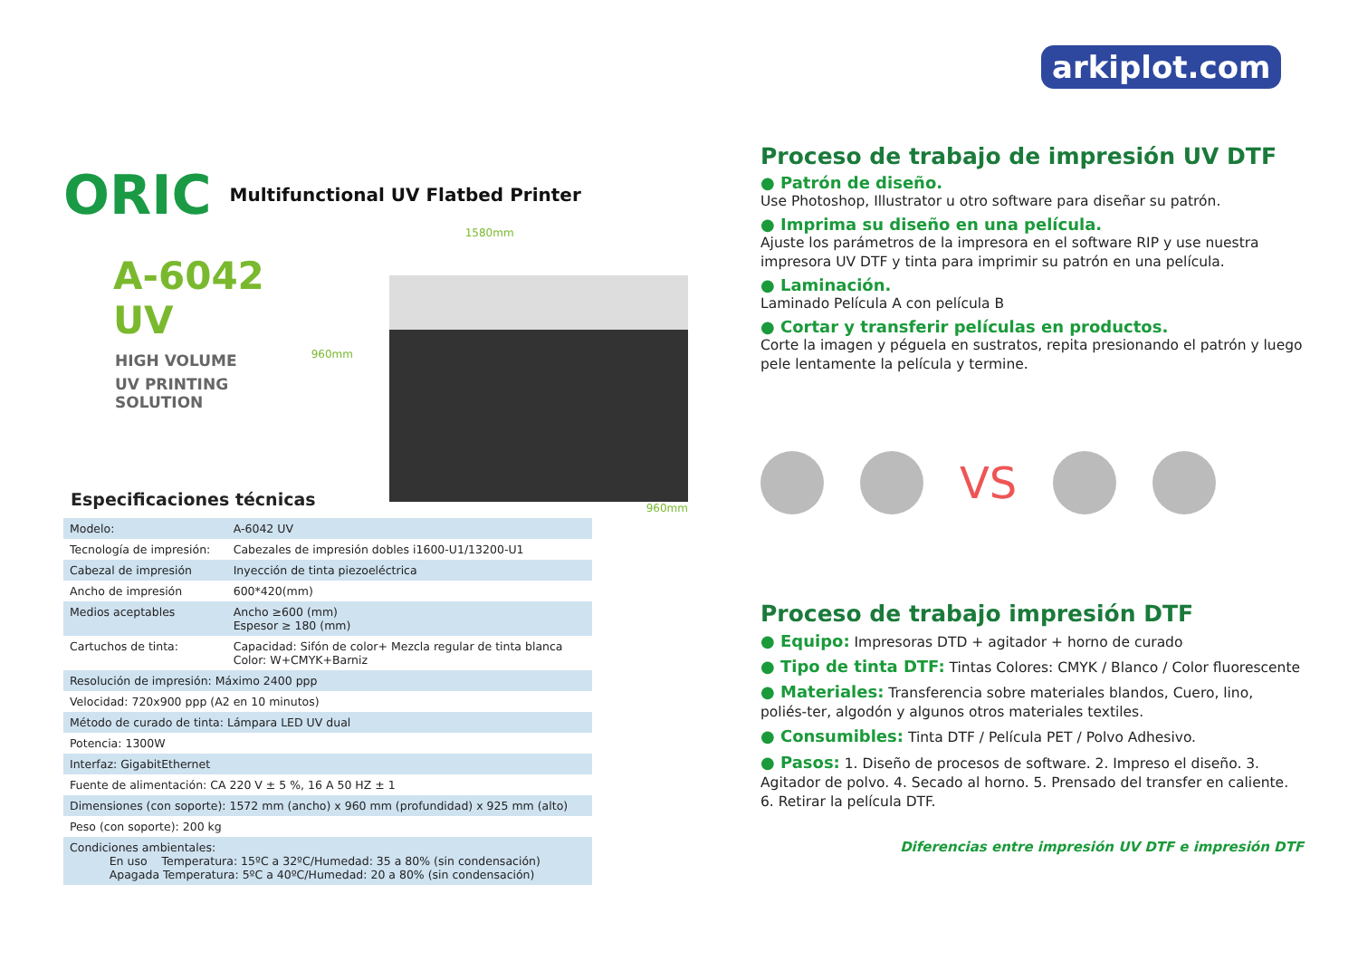ORIC Multifunctional UV Flatbed Printer
A-6042 UV
HIGH VOLUME
UV PRINTING SOLUTION
1580mm
960mm
960mm
Especificaciones técnicas
| Modelo: | A-6042 UV |
| Tecnología de impresión: | Cabezales de impresión dobles i1600-U1/13200-U1 |
| Cabezal de impresión | Inyección de tinta piezoeléctrica |
| Ancho de impresión | 600*420(mm) |
| Medios aceptables | Ancho ≥600 (mm) Espesor ≥ 180 (mm) |
| Cartuchos de tinta: | Capacidad: Sifón de color+ Mezcla regular de tinta blanca Color: W+CMYK+Barniz |
| Resolución de impresión: Máximo 2400 ppp | |
| Velocidad: 720x900 ppp (A2 en 10 minutos) | |
| Método de curado de tinta: Lámpara LED UV dual | |
| Potencia: 1300W | |
| Interfaz: GigabitEthernet | |
| Fuente de alimentación: CA 220 V ± 5 %, 16 A 50 HZ ± 1 | |
| Dimensiones (con soporte): 1572 mm (ancho) x 960 mm (profundidad) x 925 mm (alto) | |
| Peso (con soporte): 200 kg | |
| Condiciones ambientales: En uso Temperatura: 15ºC a 32ºC/Humedad: 35 a 80% (sin condensación) Apagada Temperatura: 5ºC a 40ºC/Humedad: 20 a 80% (sin condensación) | |
arkiplot.com
Proceso de trabajo de impresión UV DTF
● Patrón de diseño.
Use Photoshop, Illustrator u otro software para diseñar su patrón.
● Imprima su diseño en una película.
Ajuste los parámetros de la impresora en el software RIP y use nuestra impresora UV DTF y tinta para imprimir su patrón en una película.
● Laminación.
Laminado Película A con película B
● Cortar y transferir películas en productos.
Corte la imagen y péguela en sustratos, repita presionando el patrón y luego pele lentamente la película y termine.
VS
Proceso de trabajo impresión DTF
● Equipo: Impresoras DTD + agitador + horno de curado
● Tipo de tinta DTF: Tintas Colores: CMYK / Blanco / Color fluorescente
● Materiales: Transferencia sobre materiales blandos, Cuero, lino, poliés-ter, algodón y algunos otros materiales textiles.
● Consumibles: Tinta DTF / Película PET / Polvo Adhesivo.
● Pasos: 1. Diseño de procesos de software. 2. Impreso el diseño. 3. Agitador de polvo. 4. Secado al horno. 5. Prensado del transfer en caliente. 6. Retirar la película DTF.
Diferencias entre impresión UV DTF e impresión DTF